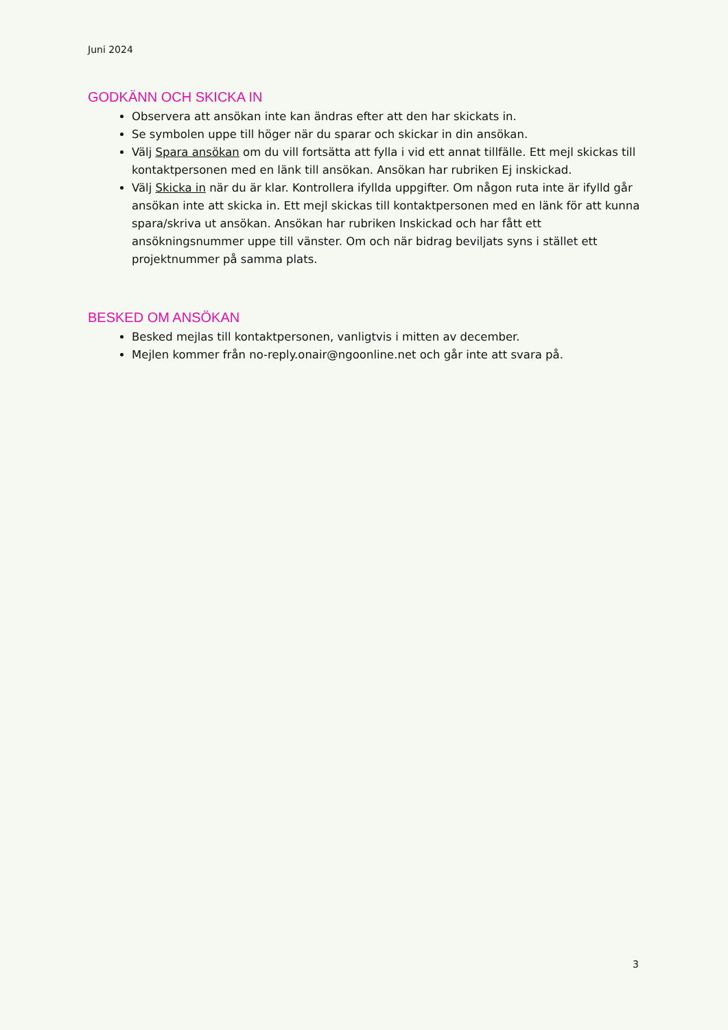Juni 2024
GODKÄNN OCH SKICKA IN
Observera att ansökan inte kan ändras efter att den har skickats in.
Se symbolen uppe till höger när du sparar och skickar in din ansökan.
Välj Spara ansökan om du vill fortsätta att fylla i vid ett annat tillfälle. Ett mejl skickas till kontaktpersonen med en länk till ansökan. Ansökan har rubriken Ej inskickad.
Välj Skicka in när du är klar. Kontrollera ifyllda uppgifter. Om någon ruta inte är ifylld går ansökan inte att skicka in. Ett mejl skickas till kontaktpersonen med en länk för att kunna spara/skriva ut ansökan. Ansökan har rubriken Inskickad och har fått ett ansökningsnummer uppe till vänster. Om och när bidrag beviljats syns i stället ett projektnummer på samma plats.
BESKED OM ANSÖKAN
Besked mejlas till kontaktpersonen, vanligtvis i mitten av december.
Mejlen kommer från no-reply.onair@ngoonline.net och går inte att svara på.
3